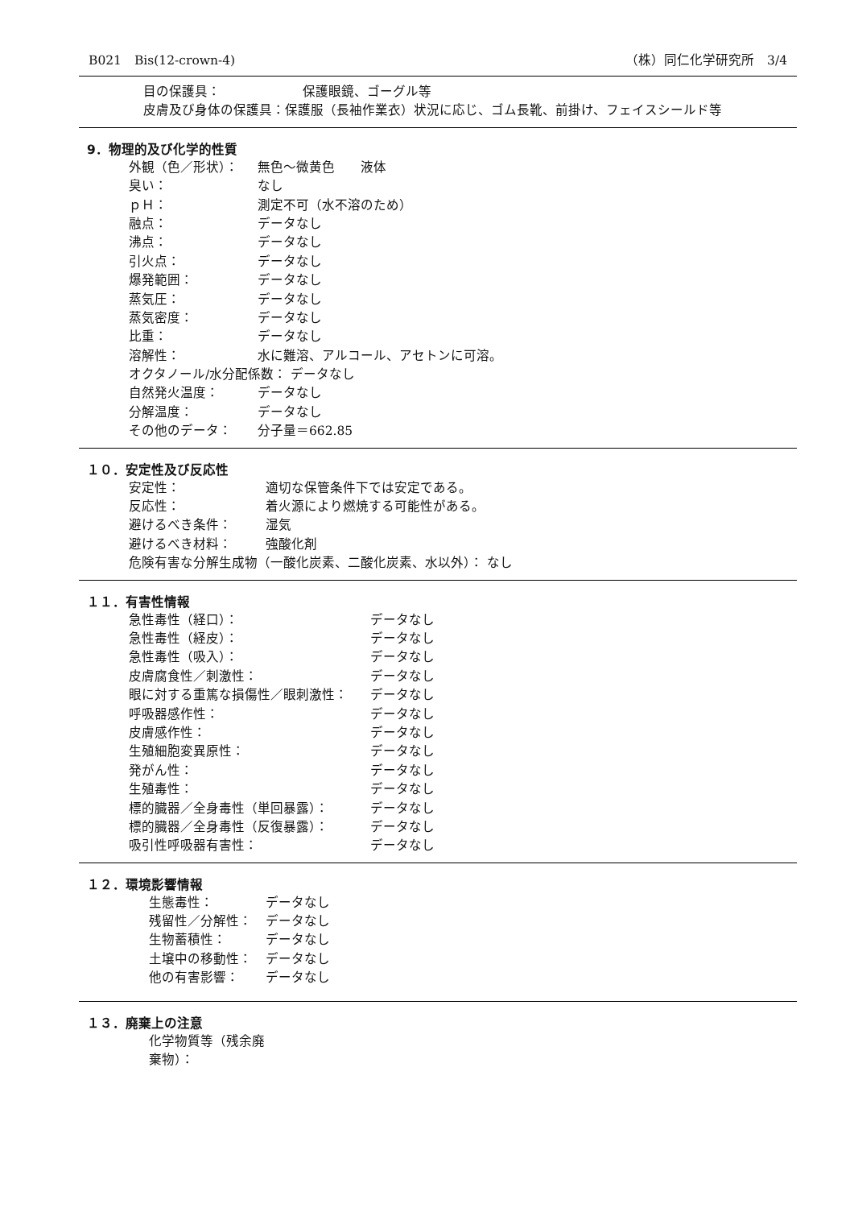B021　Bis(12-crown-4) （株）同仁化学研究所　3/4
目の保護具： 保護眼鏡、ゴーグル等
皮膚及び身体の保護具： 保護服（長袖作業衣）状況に応じ、ゴム長靴、前掛け、フェイスシールド等
9．物理的及び化学的性質
外観（色／形状）： 無色～微黄色　　液体
臭い： なし
ｐＨ： 測定不可（水不溶のため）
融点： データなし
沸点： データなし
引火点： データなし
爆発範囲： データなし
蒸気圧： データなし
蒸気密度： データなし
比重： データなし
溶解性： 水に難溶、アルコール、アセトンに可溶。
オクタノール/水分配係数： データなし
自然発火温度： データなし
分解温度： データなし
その他のデータ： 分子量＝662.85
１０．安定性及び反応性
安定性： 適切な保管条件下では安定である。
反応性： 着火源により燃焼する可能性がある。
避けるべき条件： 湿気
避けるべき材料： 強酸化剤
危険有害な分解生成物（一酸化炭素、二酸化炭素、水以外）： なし
１１．有害性情報
急性毒性（経口）： データなし
急性毒性（経皮）： データなし
急性毒性（吸入）： データなし
皮膚腐食性／刺激性： データなし
眼に対する重篤な損傷性／眼刺激性： データなし
呼吸器感作性： データなし
皮膚感作性： データなし
生殖細胞変異原性： データなし
発がん性： データなし
生殖毒性： データなし
標的臓器／全身毒性（単回暴露）： データなし
標的臓器／全身毒性（反復暴露）： データなし
吸引性呼吸器有害性： データなし
１２．環境影響情報
生態毒性： データなし
残留性／分解性： データなし
生物蓄積性： データなし
土壌中の移動性： データなし
他の有害影響： データなし
１３．廃棄上の注意
化学物質等（残余廃棄物）：